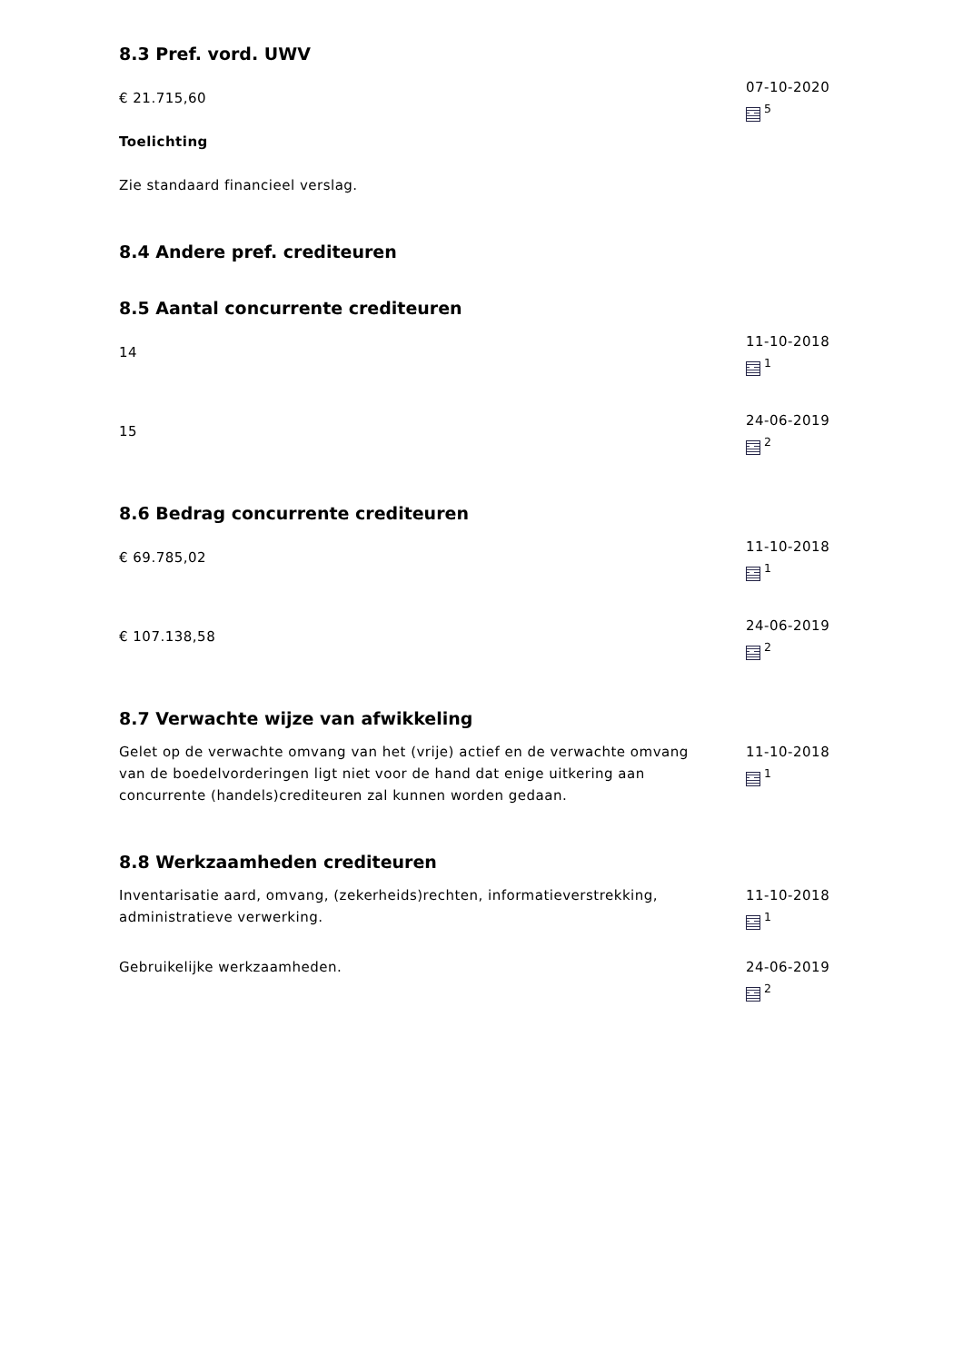8.3 Pref. vord. UWV
€ 21.715,60
Toelichting
Zie standaard financieel verslag.
07-10-2020
<sup>5</sup>
8.4 Andere pref. crediteuren
8.5 Aantal concurrente crediteuren
14
11-10-2018
<sup>1</sup>
15
24-06-2019
<sup>2</sup>
8.6 Bedrag concurrente crediteuren
€ 69.785,02
11-10-2018
<sup>1</sup>
€ 107.138,58
24-06-2019
<sup>2</sup>
8.7 Verwachte wijze van afwikkeling
Gelet op de verwachte omvang van het (vrije) actief en de verwachte omvang van de boedelvorderingen ligt niet voor de hand dat enige uitkering aan concurrente (handels)crediteuren zal kunnen worden gedaan.
11-10-2018
<sup>1</sup>
8.8 Werkzaamheden crediteuren
Inventarisatie aard, omvang, (zekerheids)rechten, informatieverstrekking, administratieve verwerking.
11-10-2018
<sup>1</sup>
Gebruikelijke werkzaamheden. 24-06-2019
<sup>2</sup>